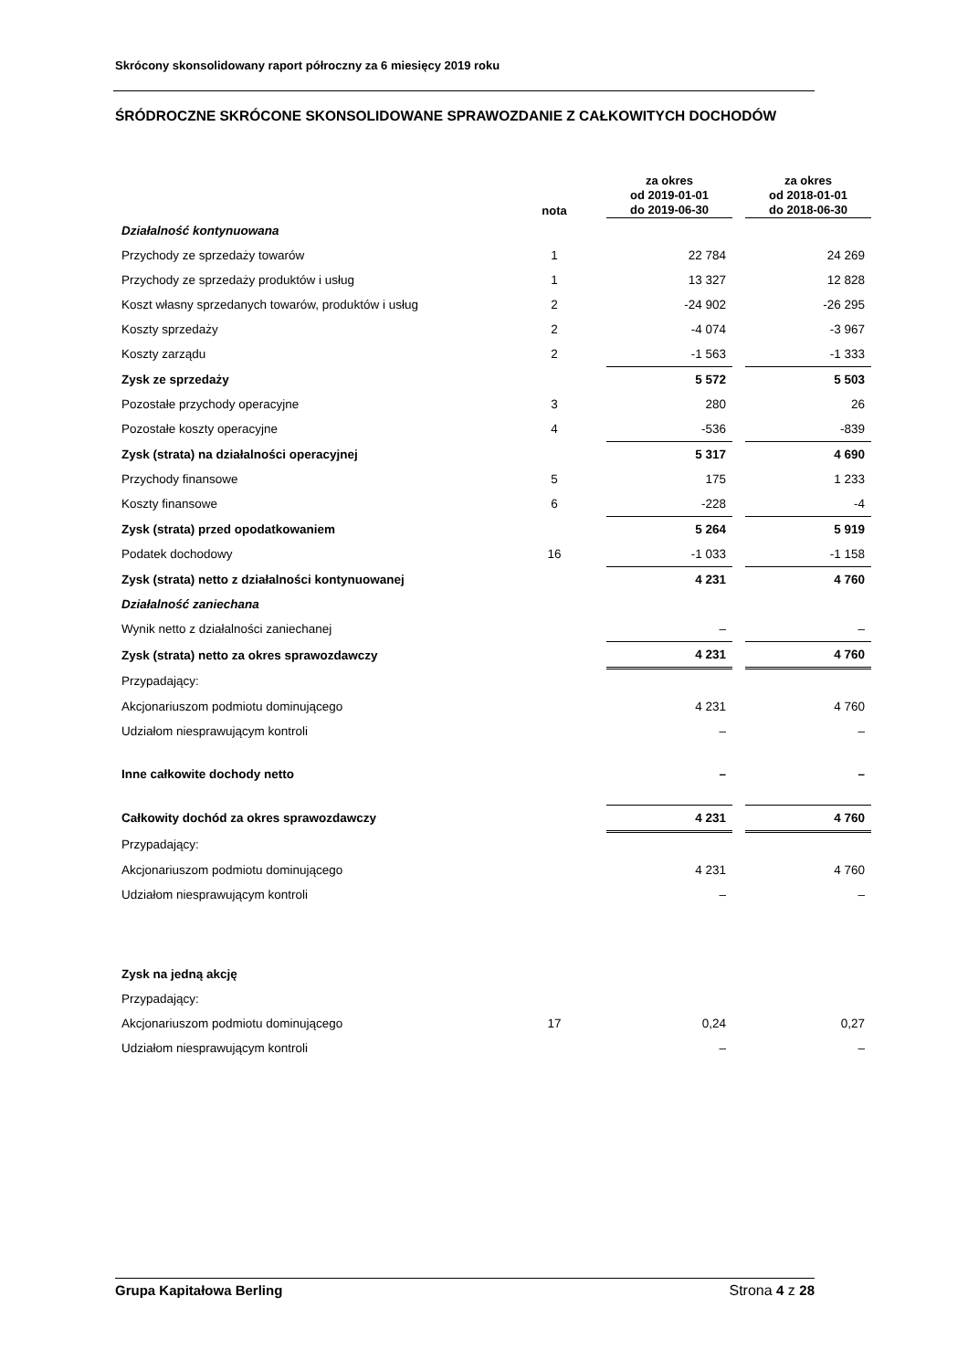Skrócony skonsolidowany raport półroczny za 6 miesięcy 2019 roku
ŚRÓDROCZNE SKRÓCONE SKONSOLIDOWANE SPRAWOZDANIE Z CAŁKOWITYCH DOCHODÓW
| | nota | za okres od 2019-01-01 do 2019-06-30 | | za okres od 2018-01-01 do 2018-06-30 |
| --- | --- | --- | --- | --- |
| Działalność kontynuowana | | | | |
| Przychody ze sprzedaży towarów | 1 | 22 784 | | 24 269 |
| Przychody ze sprzedaży produktów i usług | 1 | 13 327 | | 12 828 |
| Koszt własny sprzedanych towarów, produktów i usług | 2 | -24 902 | | -26 295 |
| Koszty sprzedaży | 2 | -4 074 | | -3 967 |
| Koszty zarządu | 2 | -1 563 | | -1 333 |
| Zysk ze sprzedaży | | 5 572 | | 5 503 |
| Pozostałe przychody operacyjne | 3 | 280 | | 26 |
| Pozostałe koszty operacyjne | 4 | -536 | | -839 |
| Zysk (strata) na działalności operacyjnej | | 5 317 | | 4 690 |
| Przychody finansowe | 5 | 175 | | 1 233 |
| Koszty finansowe | 6 | -228 | | -4 |
| Zysk (strata) przed opodatkowaniem | | 5 264 | | 5 919 |
| Podatek dochodowy | 16 | -1 033 | | -1 158 |
| Zysk (strata) netto z działalności kontynuowanej | | 4 231 | | 4 760 |
| Działalność zaniechana | | | | |
| Wynik netto z działalności zaniechanej | | – | | – |
| Zysk (strata) netto za okres sprawozdawczy | | 4 231 | | 4 760 |
| Przypadający: | | | | |
| Akcjonariuszom podmiotu dominującego | | 4 231 | | 4 760 |
| Udziałom niesprawującym kontroli | | – | | – |
| Inne całkowite dochody netto | | – | | – |
| Całkowity dochód za okres sprawozdawczy | | 4 231 | | 4 760 |
| Przypadający: | | | | |
| Akcjonariuszom podmiotu dominującego | | 4 231 | | 4 760 |
| Udziałom niesprawującym kontroli | | – | | – |
| Zysk na jedną akcję | | | | |
| Przypadający: | | | | |
| Akcjonariuszom podmiotu dominującego | 17 | 0,24 | | 0,27 |
| Udziałom niesprawującym kontroli | | – | | – |
Grupa Kapitałowa Berling Strona 4 z 28